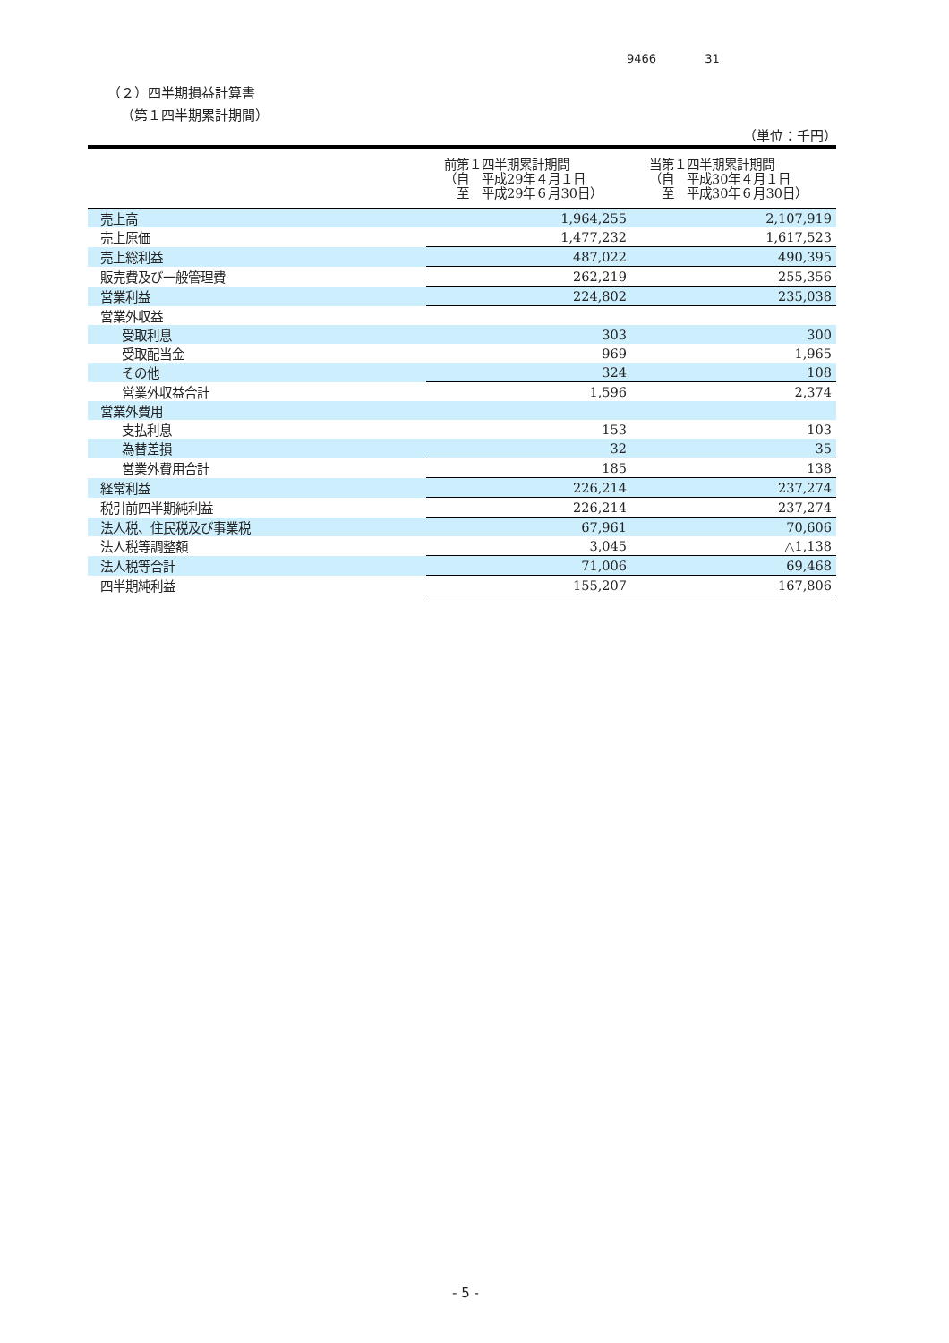9466 31
（２）四半期損益計算書
（第１四半期累計期間）
（単位：千円）
| | 前第１四半期累計期間 （自 平成29年４月１日 至 平成29年６月30日） | 当第１四半期累計期間 （自 平成30年４月１日 至 平成30年６月30日） |
| --- | --- | --- |
| 売上高 | 1,964,255 | 2,107,919 |
| 売上原価 | 1,477,232 | 1,617,523 |
| 売上総利益 | 487,022 | 490,395 |
| 販売費及び一般管理費 | 262,219 | 255,356 |
| 営業利益 | 224,802 | 235,038 |
| 営業外収益 | | |
| 受取利息 | 303 | 300 |
| 受取配当金 | 969 | 1,965 |
| その他 | 324 | 108 |
| 営業外収益合計 | 1,596 | 2,374 |
| 営業外費用 | | |
| 支払利息 | 153 | 103 |
| 為替差損 | 32 | 35 |
| 営業外費用合計 | 185 | 138 |
| 経常利益 | 226,214 | 237,274 |
| 税引前四半期純利益 | 226,214 | 237,274 |
| 法人税、住民税及び事業税 | 67,961 | 70,606 |
| 法人税等調整額 | 3,045 | △1,138 |
| 法人税等合計 | 71,006 | 69,468 |
| 四半期純利益 | 155,207 | 167,806 |
- 5 -